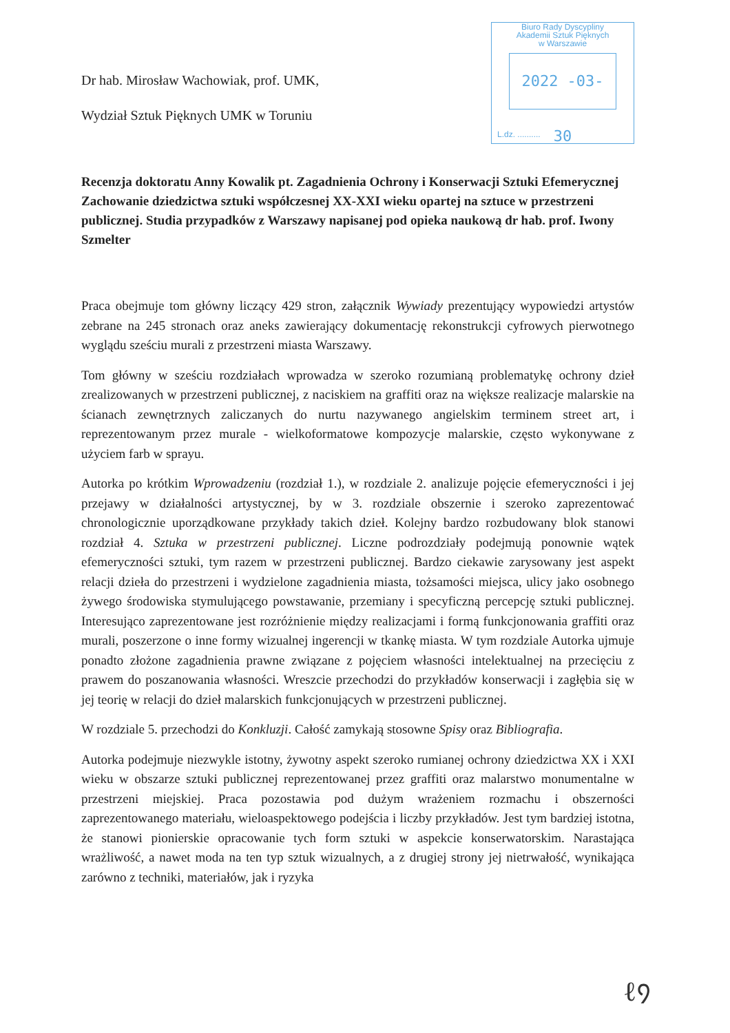Dr hab. Mirosław Wachowiak, prof. UMK,
Wydział Sztuk Pięknych UMK w Toruniu
Biuro Rady Dyscypliny
Akademii Sztuk Pięknych
w Warszawie
2022 -03- 30
L.dz. ..........
Recenzja doktoratu Anny Kowalik pt. Zagadnienia Ochrony i Konserwacji Sztuki Efemerycznej Zachowanie dziedzictwa sztuki współczesnej XX-XXI wieku opartej na sztuce w przestrzeni publicznej. Studia przypadków z Warszawy napisanej pod opieka naukową dr hab. prof. Iwony Szmelter
Praca obejmuje tom główny liczący 429 stron, załącznik Wywiady prezentujący wypowiedzi artystów zebrane na 245 stronach oraz aneks zawierający dokumentację rekonstrukcji cyfrowych pierwotnego wyglądu sześciu murali z przestrzeni miasta Warszawy.
Tom główny w sześciu rozdziałach wprowadza w szeroko rozumianą problematykę ochrony dzieł zrealizowanych w przestrzeni publicznej, z naciskiem na graffiti oraz na większe realizacje malarskie na ścianach zewnętrznych zaliczanych do nurtu nazywanego angielskim terminem street art, i reprezentowanym przez murale - wielkoformatowe kompozycje malarskie, często wykonywane z użyciem farb w sprayu.
Autorka po krótkim Wprowadzeniu (rozdział 1.), w rozdziale 2. analizuje pojęcie efemeryczności i jej przejawy w działalności artystycznej, by w 3. rozdziale obszernie i szeroko zaprezentować chronologicznie uporządkowane przykłady takich dzieł. Kolejny bardzo rozbudowany blok stanowi rozdział 4. Sztuka w przestrzeni publicznej. Liczne podrozdziały podejmują ponownie wątek efemeryczności sztuki, tym razem w przestrzeni publicznej. Bardzo ciekawie zarysowany jest aspekt relacji dzieła do przestrzeni i wydzielone zagadnienia miasta, tożsamości miejsca, ulicy jako osobnego żywego środowiska stymulującego powstawanie, przemiany i specyficzną percepcję sztuki publicznej. Interesująco zaprezentowane jest rozróżnienie między realizacjami i formą funkcjonowania graffiti oraz murali, poszerzone o inne formy wizualnej ingerencji w tkankę miasta. W tym rozdziale Autorka ujmuje ponadto złożone zagadnienia prawne związane z pojęciem własności intelektualnej na przecięciu z prawem do poszanowania własności. Wreszcie przechodzi do przykładów konserwacji i zagłębia się w jej teorię w relacji do dzieł malarskich funkcjonujących w przestrzeni publicznej.
W rozdziale 5. przechodzi do Konkluzji. Całość zamykają stosowne Spisy oraz Bibliografia.
Autorka podejmuje niezwykle istotny, żywotny aspekt szeroko rumianej ochrony dziedzictwa XX i XXI wieku w obszarze sztuki publicznej reprezentowanej przez graffiti oraz malarstwo monumentalne w przestrzeni miejskiej. Praca pozostawia pod dużym wrażeniem rozmachu i obszerności zaprezentowanego materiału, wieloaspektowego podejścia i liczby przykładów. Jest tym bardziej istotna, że stanowi pionierskie opracowanie tych form sztuki w aspekcie konserwatorskim. Narastająca wrażliwość, a nawet moda na ten typ sztuk wizualnych, a z drugiej strony jej nietrwałość, wynikająca zarówno z techniki, materiałów, jak i ryzyka
ℓ᠀